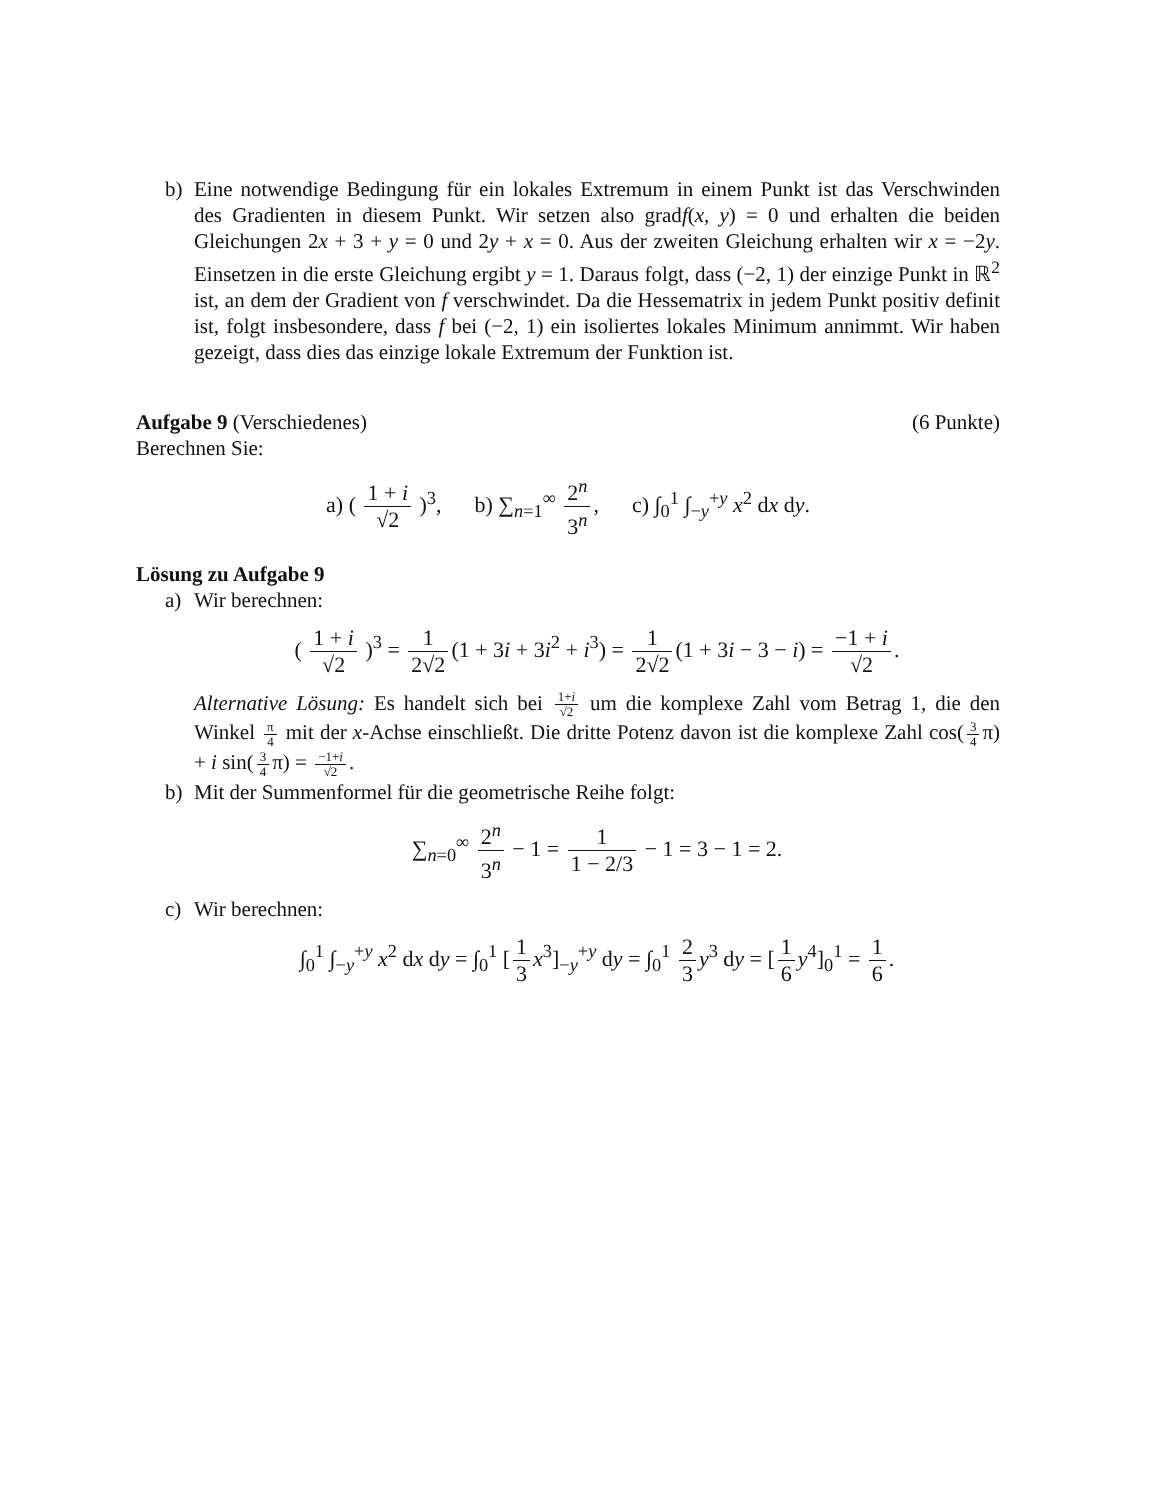b) Eine notwendige Bedingung für ein lokales Extremum in einem Punkt ist das Verschwinden des Gradienten in diesem Punkt. Wir setzen also gradf(x, y) = 0 und erhalten die beiden Gleichungen 2x + 3 + y = 0 und 2y + x = 0. Aus der zweiten Gleichung erhalten wir x = −2y. Einsetzen in die erste Gleichung ergibt y = 1. Daraus folgt, dass (−2, 1) der einzige Punkt in ℝ<sup>2</sup> ist, an dem der Gradient von f verschwindet. Da die Hessematrix in jedem Punkt positiv definit ist, folgt insbesondere, dass f bei (−2, 1) ein isoliertes lokales Minimum annimmt. Wir haben gezeigt, dass dies das einzige lokale Extremum der Funktion ist.
Aufgabe 9 (Verschiedenes) (6 Punkte)
Berechnen Sie:
a) ( 1 + i √2 )<sup>3</sup>, b) ∑<sub>n=1</sub><sup>∞</sup> 2<sup>n</sup> 3<sup>n</sup>, c) ∫<sub>0</sub><sup>1</sup> ∫<sub>−y</sub><sup>+y</sup> x<sup>2</sup> dx dy.
Lösung zu Aufgabe 9
a) Wir berechnen:
( 1 + i √2 )<sup>3</sup> = 1 2√2 (1 + 3i + 3i<sup>2</sup> + i<sup>3</sup>) = 1 2√2 (1 + 3i − 3 − i) = −1 + i √2.
Alternative Lösung: Es handelt sich bei 1+i √2 um die komplexe Zahl vom Betrag 1, die den Winkel π 4 mit der x-Achse einschließt. Die dritte Potenz davon ist die komplexe Zahl cos(3 4 π) + i sin(3 4 π) = −1+i √2.
b) Mit der Summenformel für die geometrische Reihe folgt:
∑<sub>n=0</sub><sup>∞</sup> 2<sup>n</sup> 3<sup>n</sup> − 1 = 1 1 − 2/3 − 1 = 3 − 1 = 2.
c) Wir berechnen:
∫<sub>0</sub><sup>1</sup> ∫<sub>−y</sub><sup>+y</sup> x<sup>2</sup> dx dy = ∫<sub>0</sub><sup>1</sup> [1 3 x<sup>3</sup>]<sub>−y</sub><sup>+y</sup> dy = ∫<sub>0</sub><sup>1</sup> 2 3 y<sup>3</sup> dy = [1 6 y<sup>4</sup>]<sub>0</sub><sup>1</sup> = 1 6.